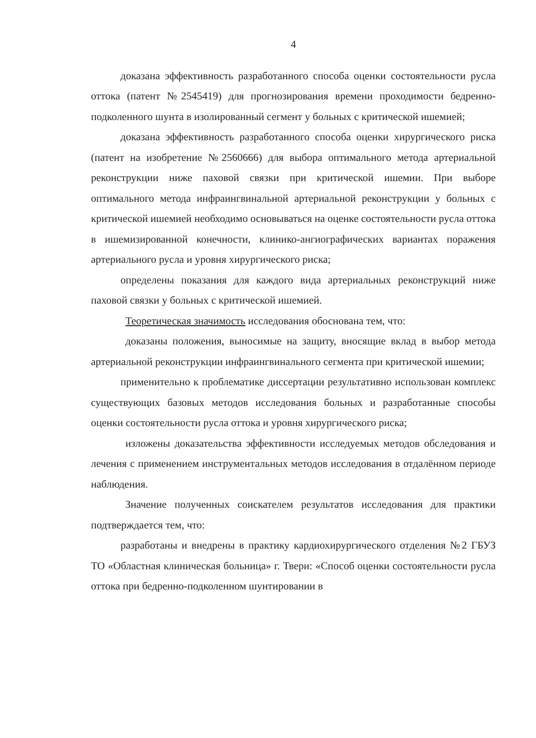4
доказана эффективность разработанного способа оценки состоятельности русла оттока (патент №2545419) для прогнозирования времени проходимости бедренно-подколенного шунта в изолированный сегмент у больных с критической ишемией;
доказана эффективность разработанного способа оценки хирургического риска (патент на изобретение №2560666) для выбора оптимального метода артериальной реконструкции ниже паховой связки при критической ишемии. При выборе оптимального метода инфраингвинальной артериальной реконструкции у больных с критической ишемией необходимо основываться на оценке состоятельности русла оттока в ишемизированной конечности, клинико-ангиографических вариантах поражения артериального русла и уровня хирургического риска;
определены показания для каждого вида артериальных реконструкций ниже паховой связки у больных с критической ишемией.
Теоретическая значимость исследования обоснована тем, что:
доказаны положения, выносимые на защиту, вносящие вклад в выбор метода артериальной реконструкции инфраингвинального сегмента при критической ишемии;
применительно к проблематике диссертации результативно использован комплекс существующих базовых методов исследования больных и разработанные способы оценки состоятельности русла оттока и уровня хирургического риска;
изложены доказательства эффективности исследуемых методов обследования и лечения с применением инструментальных методов исследования в отдалённом периоде наблюдения.
Значение полученных соискателем результатов исследования для практики подтверждается тем, что:
разработаны и внедрены в практику кардиохирургического отделения №2 ГБУЗ ТО «Областная клиническая больница» г. Твери: «Способ оценки состоятельности русла оттока при бедренно-подколенном шунтировании в